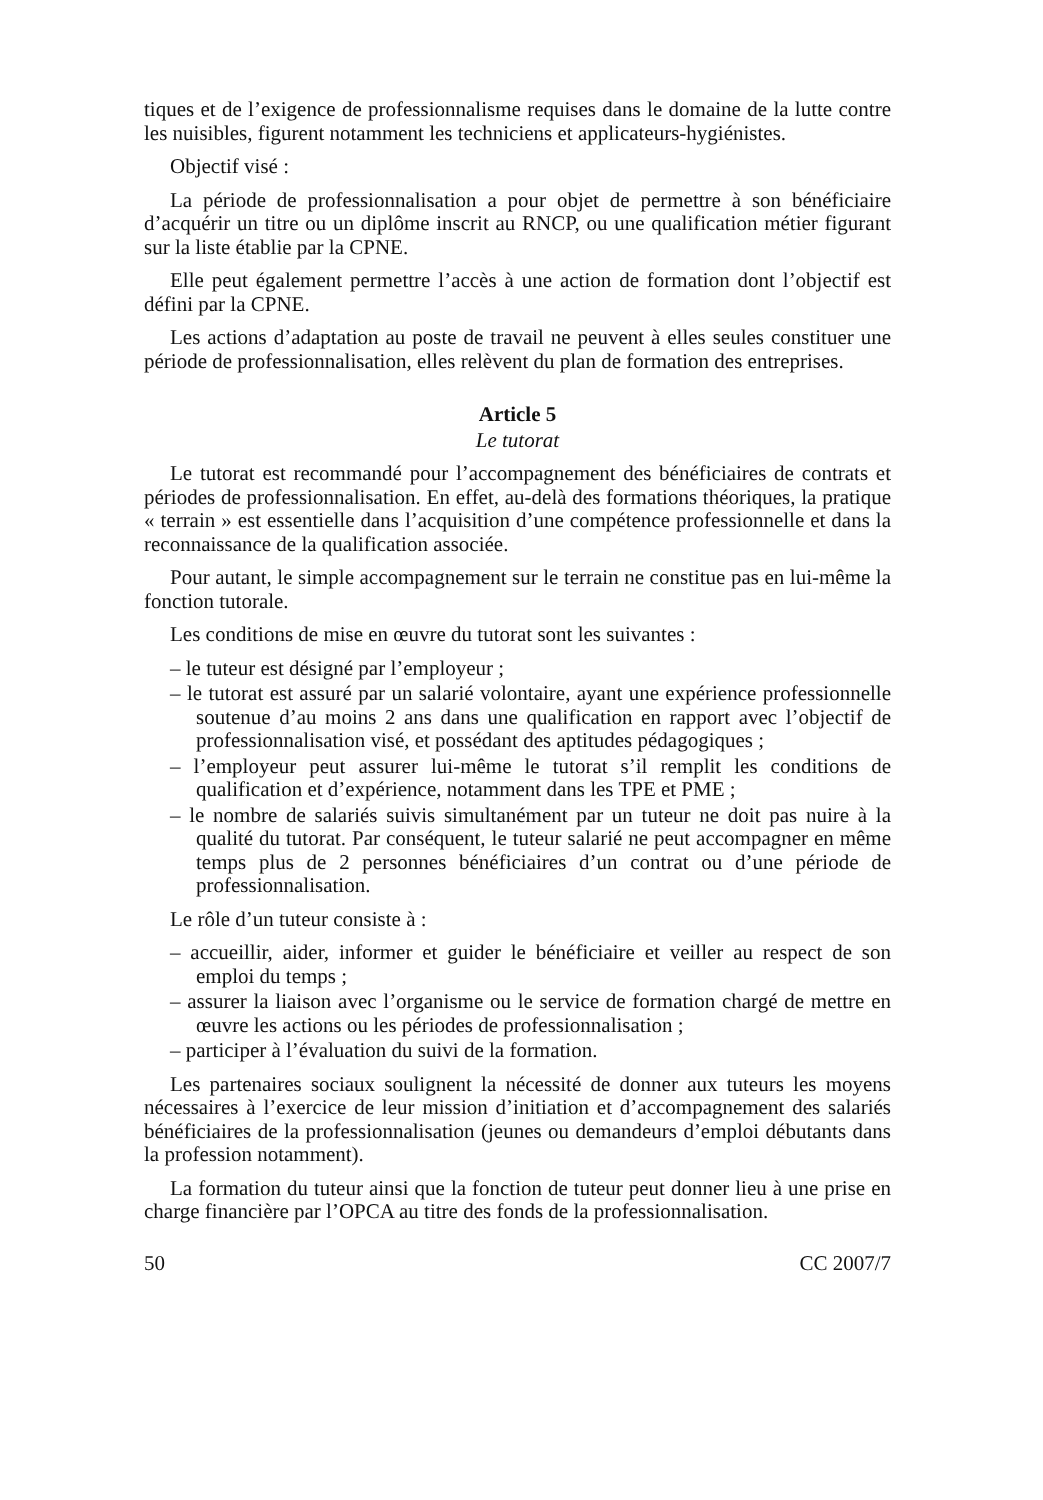tiques et de l’exigence de professionnalisme requises dans le domaine de la lutte contre les nuisibles, figurent notamment les techniciens et applicateurs-hygiénistes.
Objectif visé :
La période de professionnalisation a pour objet de permettre à son bénéficiaire d’acquérir un titre ou un diplôme inscrit au RNCP, ou une qualification métier figurant sur la liste établie par la CPNE.
Elle peut également permettre l’accès à une action de formation dont l’objectif est défini par la CPNE.
Les actions d’adaptation au poste de travail ne peuvent à elles seules constituer une période de professionnalisation, elles relèvent du plan de formation des entreprises.
Article 5
Le tutorat
Le tutorat est recommandé pour l’accompagnement des bénéficiaires de contrats et périodes de professionnalisation. En effet, au-delà des formations théoriques, la pratique « terrain » est essentielle dans l’acquisition d’une compétence professionnelle et dans la reconnaissance de la qualification associée.
Pour autant, le simple accompagnement sur le terrain ne constitue pas en lui-même la fonction tutorale.
Les conditions de mise en œuvre du tutorat sont les suivantes :
– le tuteur est désigné par l’employeur ;
– le tutorat est assuré par un salarié volontaire, ayant une expérience professionnelle soutenue d’au moins 2 ans dans une qualification en rapport avec l’objectif de professionnalisation visé, et possédant des aptitudes pédagogiques ;
– l’employeur peut assurer lui-même le tutorat s’il remplit les conditions de qualification et d’expérience, notamment dans les TPE et PME ;
– le nombre de salariés suivis simultanément par un tuteur ne doit pas nuire à la qualité du tutorat. Par conséquent, le tuteur salarié ne peut accompagner en même temps plus de 2 personnes bénéficiaires d’un contrat ou d’une période de professionnalisation.
Le rôle d’un tuteur consiste à :
– accueillir, aider, informer et guider le bénéficiaire et veiller au respect de son emploi du temps ;
– assurer la liaison avec l’organisme ou le service de formation chargé de mettre en œuvre les actions ou les périodes de professionnalisation ;
– participer à l’évaluation du suivi de la formation.
Les partenaires sociaux soulignent la nécessité de donner aux tuteurs les moyens nécessaires à l’exercice de leur mission d’initiation et d’accompagnement des salariés bénéficiaires de la professionnalisation (jeunes ou demandeurs d’emploi débutants dans la profession notamment).
La formation du tuteur ainsi que la fonction de tuteur peut donner lieu à une prise en charge financière par l’OPCA au titre des fonds de la professionnalisation.
50 CC 2007/7